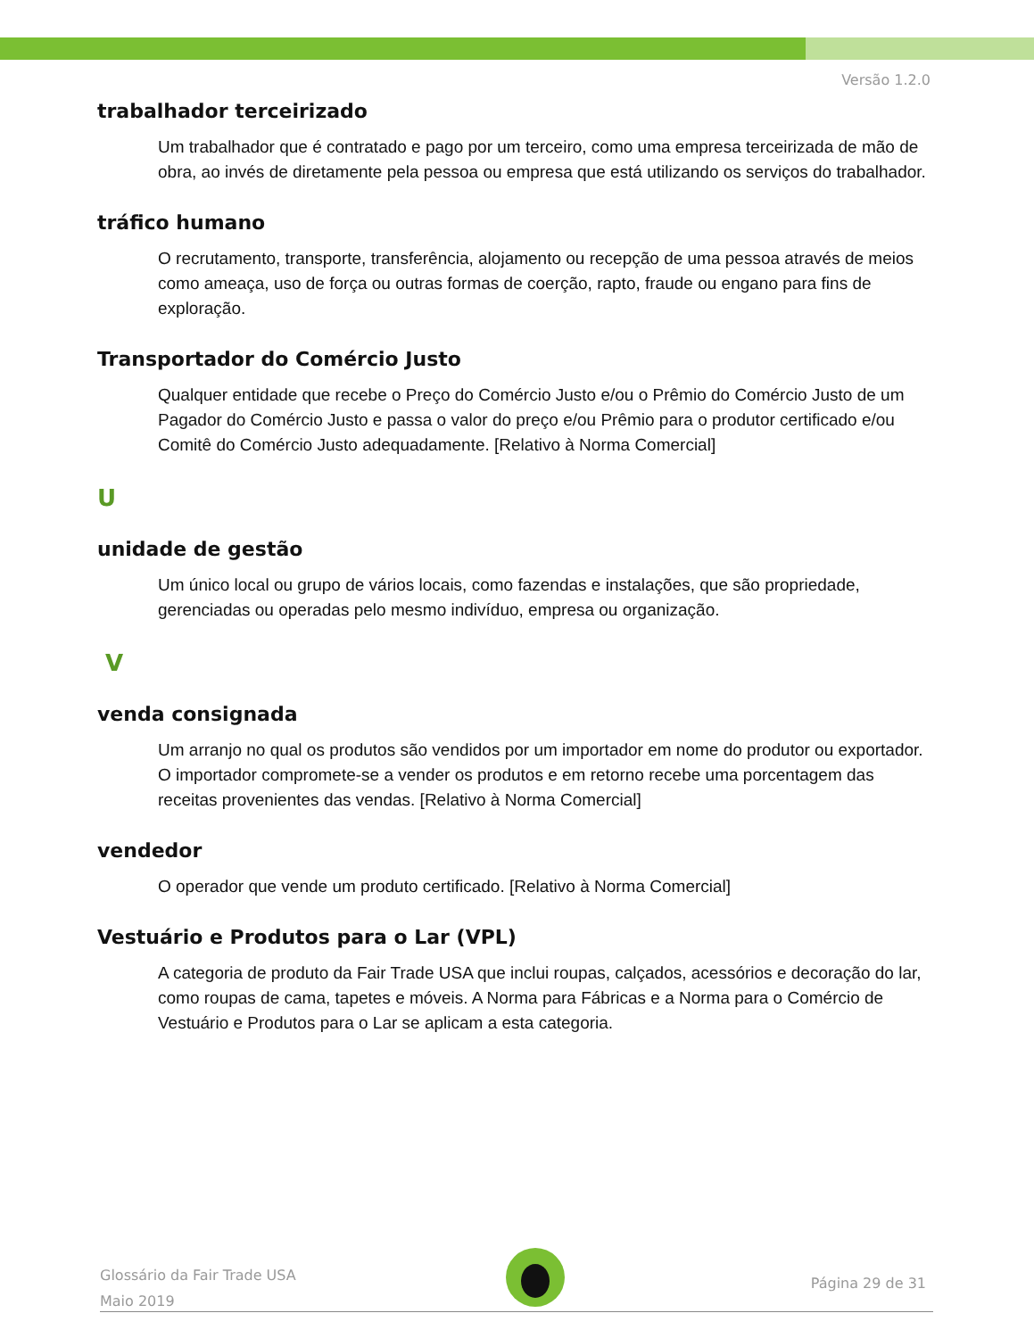Versão 1.2.0
trabalhador terceirizado
Um trabalhador que é contratado e pago por um terceiro, como uma empresa terceirizada de mão de obra, ao invés de diretamente pela pessoa ou empresa que está utilizando os serviços do trabalhador.
tráfico humano
O recrutamento, transporte, transferência, alojamento ou recepção de uma pessoa através de meios como ameaça, uso de força ou outras formas de coerção, rapto, fraude ou engano para fins de exploração.
Transportador do Comércio Justo
Qualquer entidade que recebe o Preço do Comércio Justo e/ou o Prêmio do Comércio Justo de um Pagador do Comércio Justo e passa o valor do preço e/ou Prêmio para o produtor certificado e/ou Comitê do Comércio Justo adequadamente. [Relativo à Norma Comercial]
U
unidade de gestão
Um único local ou grupo de vários locais, como fazendas e instalações, que são propriedade, gerenciadas ou operadas pelo mesmo indivíduo, empresa ou organização.
V
venda consignada
Um arranjo no qual os produtos são vendidos por um importador em nome do produtor ou exportador. O importador compromete-se a vender os produtos e em retorno recebe uma porcentagem das receitas provenientes das vendas. [Relativo à Norma Comercial]
vendedor
O operador que vende um produto certificado. [Relativo à Norma Comercial]
Vestuário e Produtos para o Lar (VPL)
A categoria de produto da Fair Trade USA que inclui roupas, calçados, acessórios e decoração do lar, como roupas de cama, tapetes e móveis. A Norma para Fábricas e a Norma para o Comércio de Vestuário e Produtos para o Lar se aplicam a esta categoria.
Glossário da Fair Trade USA
Maio 2019
Página 29 de 31